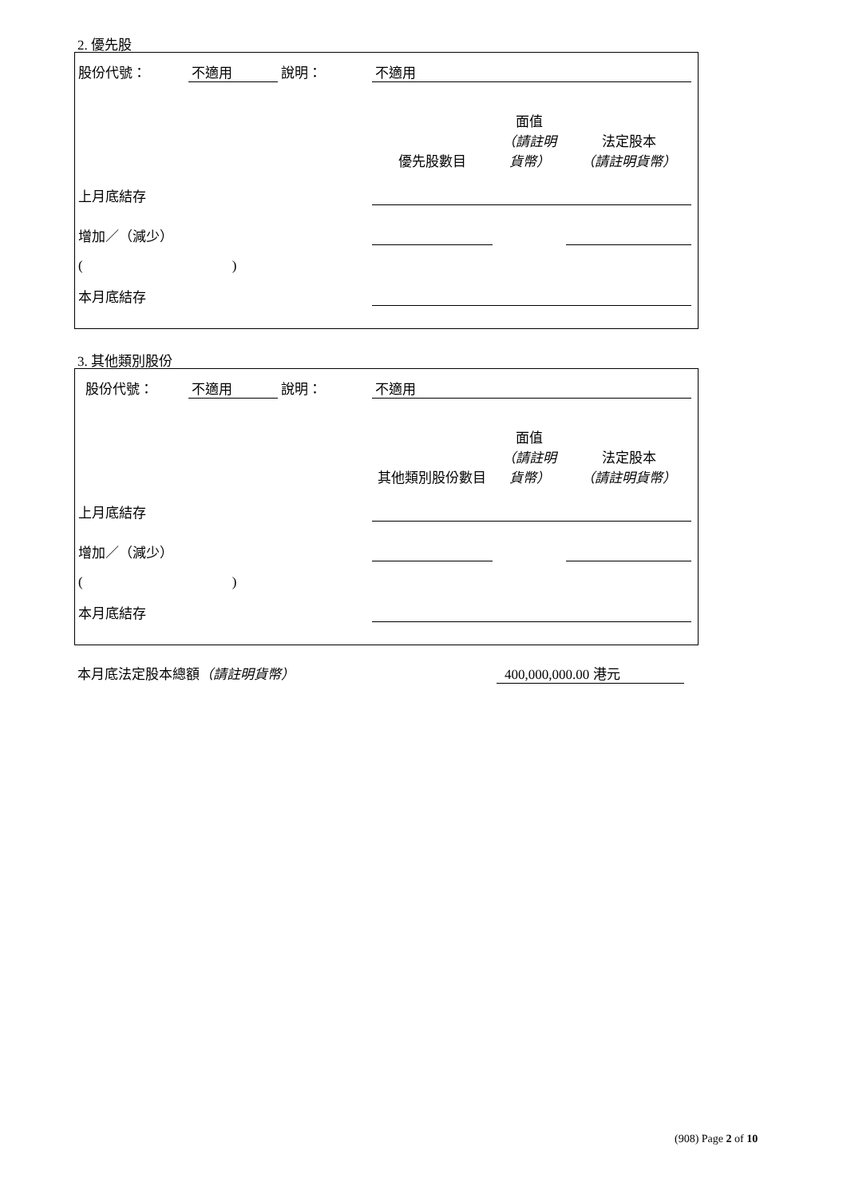2. 優先股
| 股份代號： | 不適用 | 說明： | 不適用 | | | |
| | | | 優先股數目 | 面值 （請註明貨幣） | 法定股本 （請註明貨幣） | |
| 上月底結存 | | | | | | |
| 增加／（減少） | | | | | | |
| ( ) | | | | | | |
| 本月底結存 | | | | | | |
3. 其他類別股份
| 股份代號： | 不適用 | 說明： | 不適用 | | | |
| | | | 其他類別股份數目 | 面值 （請註明貨幣） | 法定股本 （請註明貨幣） | |
| 上月底結存 | | | | | | |
| 增加／（減少） | | | | | | |
| ( ) | | | | | | |
| 本月底結存 | | | | | | |
本月底法定股本總額（請註明貨幣） 400,000,000.00 港元
(908) Page 2 of 10